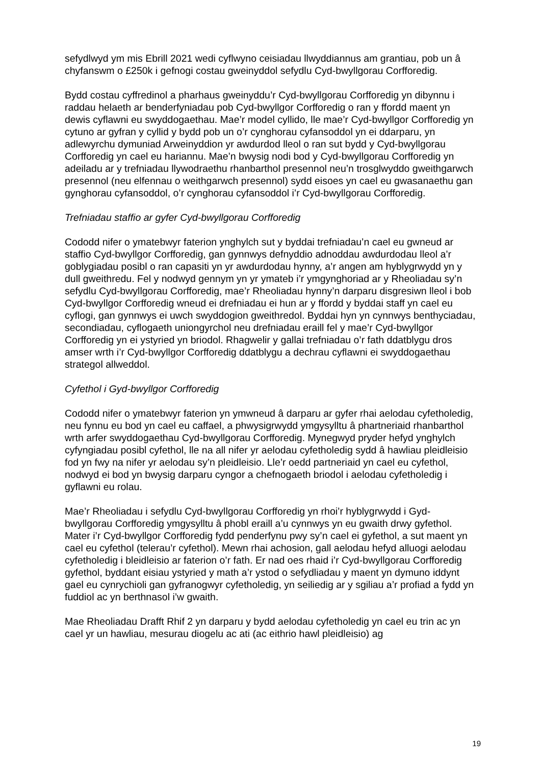sefydlwyd ym mis Ebrill 2021 wedi cyflwyno ceisiadau llwyddiannus am grantiau, pob un â chyfanswm o £250k i gefnogi costau gweinyddol sefydlu Cyd-bwyllgorau Corfforedig.
Bydd costau cyffredinol a pharhaus gweinyddu’r Cyd-bwyllgorau Corfforedig yn dibynnu i raddau helaeth ar benderfyniadau pob Cyd-bwyllgor Corfforedig o ran y ffordd maent yn dewis cyflawni eu swyddogaethau. Mae’r model cyllido, lle mae’r Cyd-bwyllgor Corfforedig yn cytuno ar gyfran y cyllid y bydd pob un o’r cynghorau cyfansoddol yn ei ddarparu, yn adlewyrchu dymuniad Arweinyddion yr awdurdod lleol o ran sut bydd y Cyd-bwyllgorau Corfforedig yn cael eu hariannu. Mae’n bwysig nodi bod y Cyd-bwyllgorau Corfforedig yn adeiladu ar y trefniadau llywodraethu rhanbarthol presennol neu’n trosglwyddo gweithgarwch presennol (neu elfennau o weithgarwch presennol) sydd eisoes yn cael eu gwasanaethu gan gynghorau cyfansoddol, o’r cynghorau cyfansoddol i’r Cyd-bwyllgorau Corfforedig.
Trefniadau staffio ar gyfer Cyd-bwyllgorau Corfforedig
Cododd nifer o ymatebwyr faterion ynghylch sut y byddai trefniadau’n cael eu gwneud ar staffio Cyd-bwyllgor Corfforedig, gan gynnwys defnyddio adnoddau awdurdodau lleol a’r goblygiadau posibl o ran capasiti yn yr awdurdodau hynny, a’r angen am hyblygrwydd yn y dull gweithredu. Fel y nodwyd gennym yn yr ymateb i’r ymgynghoriad ar y Rheoliadau sy’n sefydlu Cyd-bwyllgorau Corfforedig, mae’r Rheoliadau hynny’n darparu disgresiwn lleol i bob Cyd-bwyllgor Corfforedig wneud ei drefniadau ei hun ar y ffordd y byddai staff yn cael eu cyflogi, gan gynnwys ei uwch swyddogion gweithredol. Byddai hyn yn cynnwys benthyciadau, secondiadau, cyflogaeth uniongyrchol neu drefniadau eraill fel y mae’r Cyd-bwyllgor Corfforedig yn ei ystyried yn briodol. Rhagwelir y gallai trefniadau o’r fath ddatblygu dros amser wrth i’r Cyd-bwyllgor Corfforedig ddatblygu a dechrau cyflawni ei swyddogaethau strategol allweddol.
Cyfethol i Gyd-bwyllgor Corfforedig
Cododd nifer o ymatebwyr faterion yn ymwneud â darparu ar gyfer rhai aelodau cyfetholedig, neu fynnu eu bod yn cael eu caffael, a phwysigrwydd ymgysylltu â phartneriaid rhanbarthol wrth arfer swyddogaethau Cyd-bwyllgorau Corfforedig. Mynegwyd pryder hefyd ynghylch cyfyngiadau posibl cyfethol, lle na all nifer yr aelodau cyfetholedig sydd â hawliau pleidleisio fod yn fwy na nifer yr aelodau sy’n pleidleisio. Lle’r oedd partneriaid yn cael eu cyfethol, nodwyd ei bod yn bwysig darparu cyngor a chefnogaeth briodol i aelodau cyfetholedig i gyflawni eu rolau.
Mae’r Rheoliadau i sefydlu Cyd-bwyllgorau Corfforedig yn rhoi’r hyblygrwydd i Gyd-bwyllgorau Corfforedig ymgysylltu â phobl eraill a’u cynnwys yn eu gwaith drwy gyfethol. Mater i’r Cyd-bwyllgor Corfforedig fydd penderfynu pwy sy’n cael ei gyfethol, a sut maent yn cael eu cyfethol (telerau’r cyfethol). Mewn rhai achosion, gall aelodau hefyd alluogi aelodau cyfetholedig i bleidleisio ar faterion o’r fath. Er nad oes rhaid i’r Cyd-bwyllgorau Corfforedig gyfethol, byddant eisiau ystyried y math a’r ystod o sefydliadau y maent yn dymuno iddynt gael eu cynrychioli gan gyfranogwyr cyfetholedig, yn seiliedig ar y sgiliau a’r profiad a fydd yn fuddiol ac yn berthnasol i’w gwaith.
Mae Rheoliadau Drafft Rhif 2 yn darparu y bydd aelodau cyfetholedig yn cael eu trin ac yn cael yr un hawliau, mesurau diogelu ac ati (ac eithrio hawl pleidleisio) ag
19